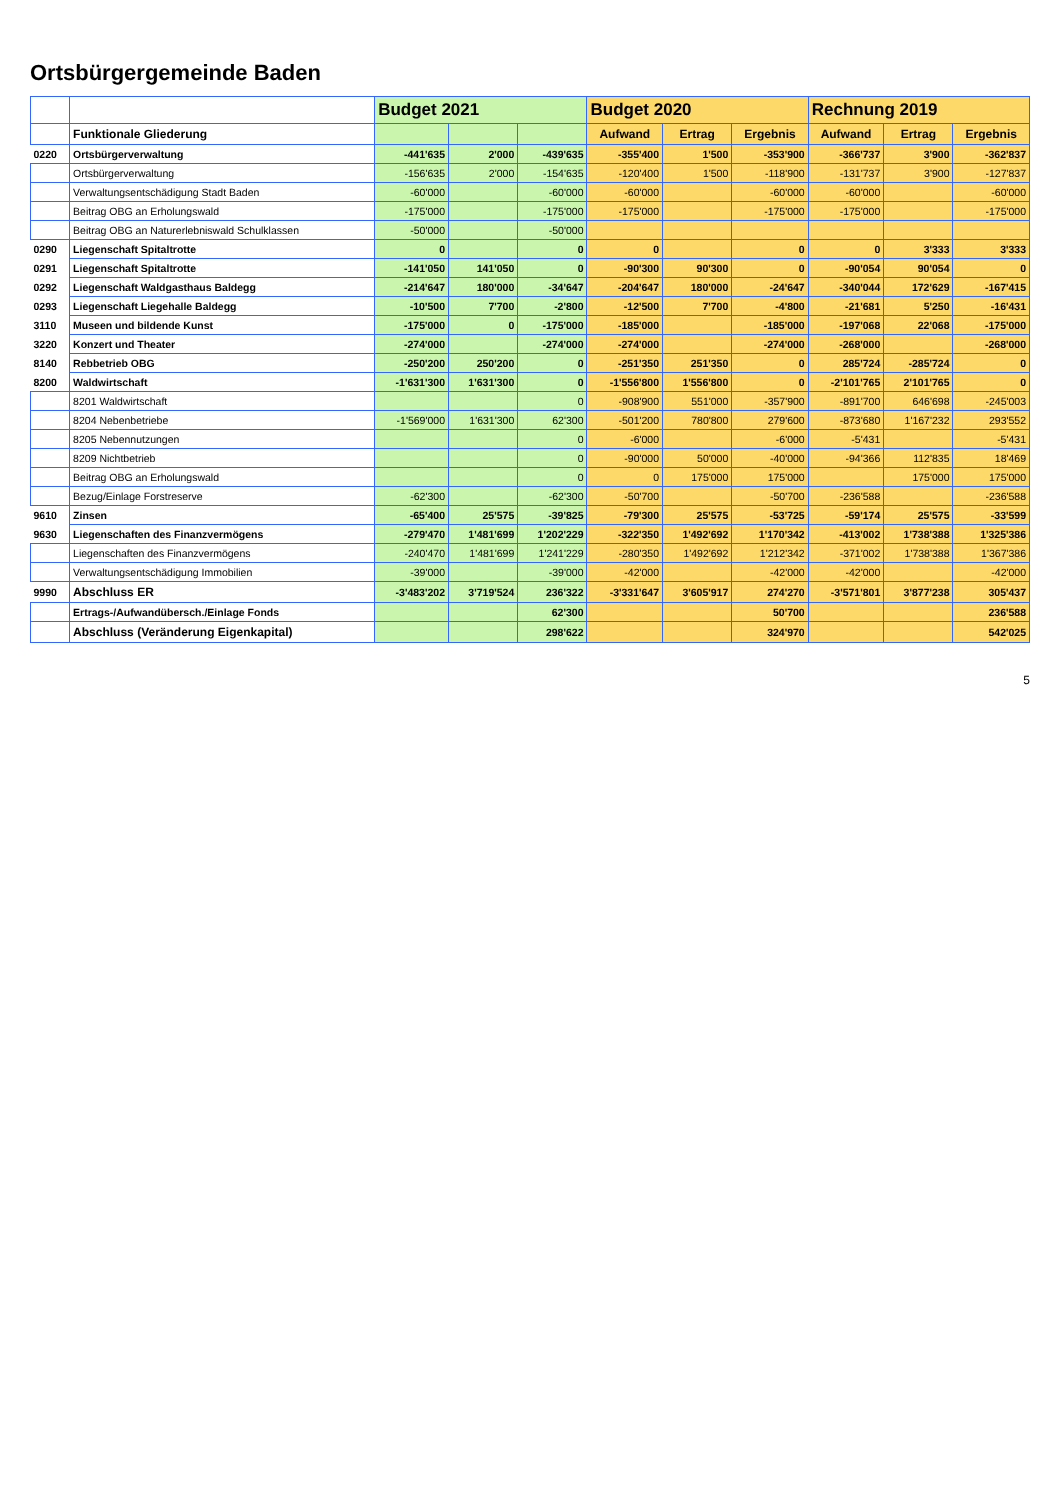Ortsbürgergemeinde Baden
| | | Budget 2021 | | | Budget 2020 | | | Rechnung 2019 | | |
| --- | --- | --- | --- | --- | --- | --- | --- | --- | --- | --- |
| | Funktionale Gliederung | | | | Aufwand | Ertrag | Ergebnis | Aufwand | Ertrag | Ergebnis |
| 0220 | Ortsbürgerverwaltung | -441'635 | 2'000 | -439'635 | -355'400 | 1'500 | -353'900 | -366'737 | 3'900 | -362'837 |
| | Ortsbürgerverwaltung | -156'635 | 2'000 | -154'635 | -120'400 | 1'500 | -118'900 | -131'737 | 3'900 | -127'837 |
| | Verwaltungsentschädigung Stadt Baden | -60'000 | | -60'000 | -60'000 | | -60'000 | -60'000 | | -60'000 |
| | Beitrag OBG an Erholungswald | -175'000 | | -175'000 | -175'000 | | -175'000 | -175'000 | | -175'000 |
| | Beitrag OBG an Naturerlebniswald Schulklassen | -50'000 | | -50'000 | | | | | | |
| 0290 | Liegenschaft Spitaltrotte | 0 | | 0 | 0 | | 0 | 0 | 3'333 | 3'333 |
| 0291 | Liegenschaft Spitaltrotte | -141'050 | 141'050 | 0 | -90'300 | 90'300 | 0 | -90'054 | 90'054 | 0 |
| 0292 | Liegenschaft Waldgasthaus Baldegg | -214'647 | 180'000 | -34'647 | -204'647 | 180'000 | -24'647 | -340'044 | 172'629 | -167'415 |
| 0293 | Liegenschaft Liegehalle Baldegg | -10'500 | 7'700 | -2'800 | -12'500 | 7'700 | -4'800 | -21'681 | 5'250 | -16'431 |
| 3110 | Museen und bildende Kunst | -175'000 | 0 | -175'000 | -185'000 | | -185'000 | -197'068 | 22'068 | -175'000 |
| 3220 | Konzert und Theater | -274'000 | | -274'000 | -274'000 | | -274'000 | -268'000 | | -268'000 |
| 8140 | Rebbetrieb OBG | -250'200 | 250'200 | 0 | -251'350 | 251'350 | 0 | 285'724 | -285'724 | 0 |
| 8200 | Waldwirtschaft | -1'631'300 | 1'631'300 | 0 | -1'556'800 | 1'556'800 | 0 | -2'101'765 | 2'101'765 | 0 |
| | 8201 Waldwirtschaft | | | 0 | -908'900 | 551'000 | -357'900 | -891'700 | 646'698 | -245'003 |
| | 8204 Nebenbetriebe | -1'569'000 | 1'631'300 | 62'300 | -501'200 | 780'800 | 279'600 | -873'680 | 1'167'232 | 293'552 |
| | 8205 Nebennutzungen | | | 0 | -6'000 | | -6'000 | -5'431 | | -5'431 |
| | 8209 Nichtbetrieb | | | 0 | -90'000 | 50'000 | -40'000 | -94'366 | 112'835 | 18'469 |
| | Beitrag OBG an Erholungswald | | | 0 | 0 | 175'000 | 175'000 | | 175'000 | 175'000 |
| | Bezug/Einlage Forstreserve | -62'300 | | -62'300 | -50'700 | | -50'700 | -236'588 | | -236'588 |
| 9610 | Zinsen | -65'400 | 25'575 | -39'825 | -79'300 | 25'575 | -53'725 | -59'174 | 25'575 | -33'599 |
| 9630 | Liegenschaften des Finanzvermögens | -279'470 | 1'481'699 | 1'202'229 | -322'350 | 1'492'692 | 1'170'342 | -413'002 | 1'738'388 | 1'325'386 |
| | Liegenschaften des Finanzvermögens | -240'470 | 1'481'699 | 1'241'229 | -280'350 | 1'492'692 | 1'212'342 | -371'002 | 1'738'388 | 1'367'386 |
| | Verwaltungsentschädigung Immobilien | -39'000 | | -39'000 | -42'000 | | -42'000 | -42'000 | | -42'000 |
| 9990 | Abschluss ER | -3'483'202 | 3'719'524 | 236'322 | -3'331'647 | 3'605'917 | 274'270 | -3'571'801 | 3'877'238 | 305'437 |
| | Ertrags-/Aufwandübersch./Einlage Fonds | | | 62'300 | | | 50'700 | | | 236'588 |
| | Abschluss (Veränderung Eigenkapital) | | | 298'622 | | | 324'970 | | | 542'025 |
5